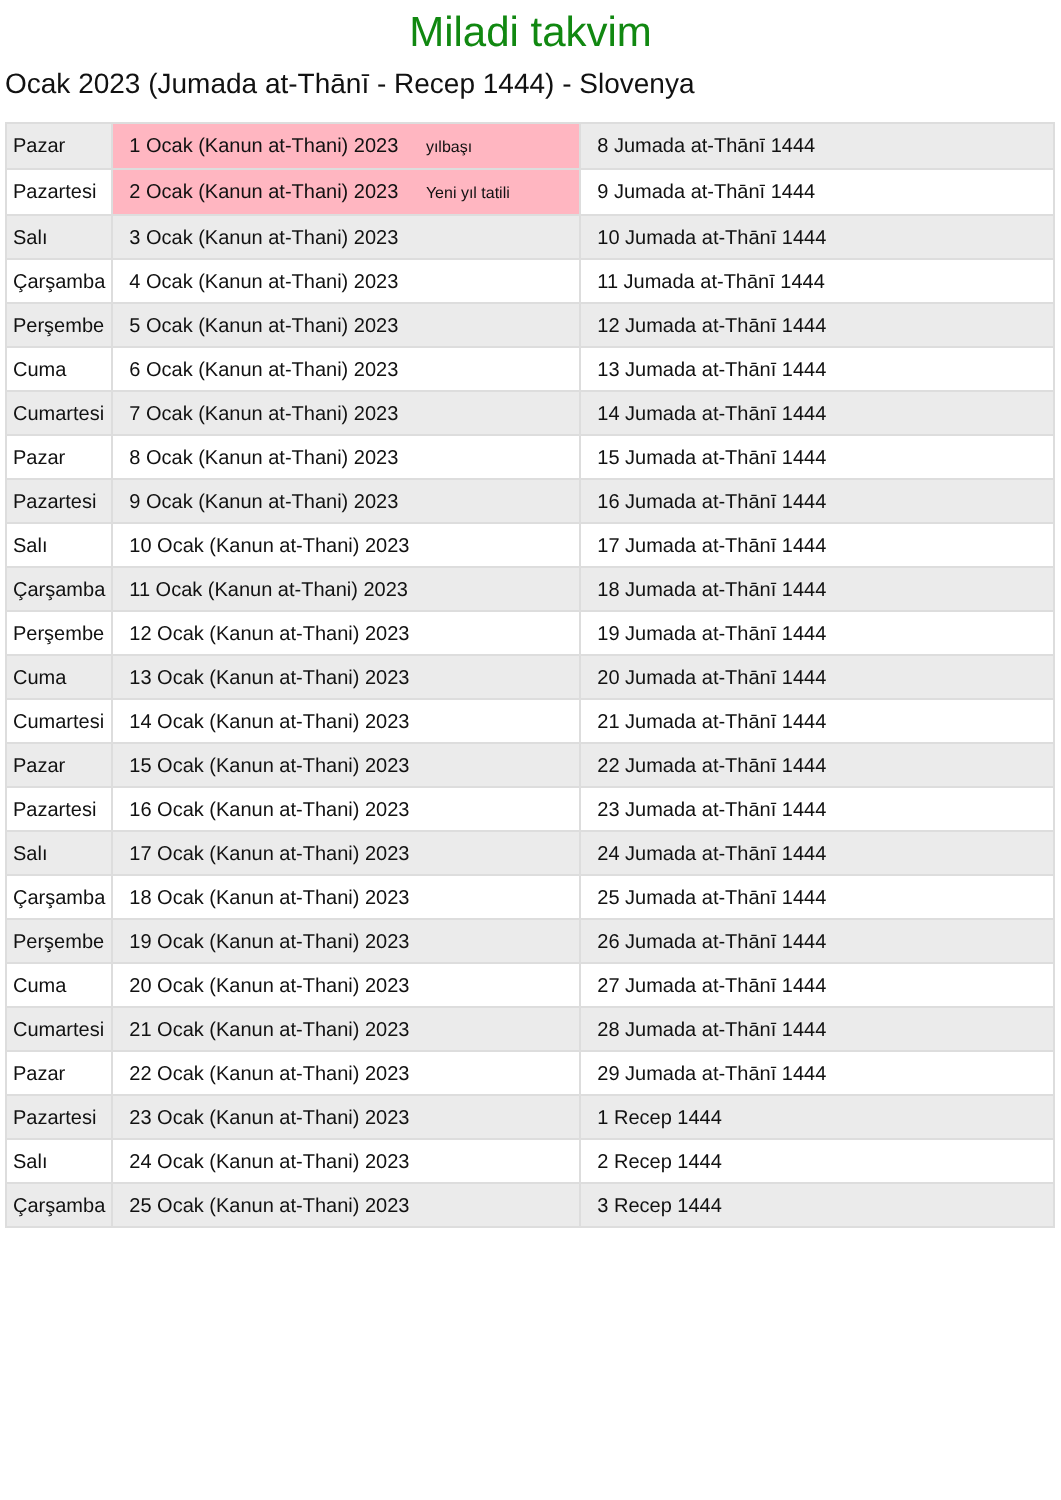Miladi takvim
Ocak 2023 (Jumada at-Thānī - Recep 1444) - Slovenya
| Pazar | 1 Ocak (Kanun at-Thani) 2023 yılbaşı | 8 Jumada at-Thānī 1444 |
| Pazartesi | 2 Ocak (Kanun at-Thani) 2023 Yeni yıl tatili | 9 Jumada at-Thānī 1444 |
| Salı | 3 Ocak (Kanun at-Thani) 2023 | 10 Jumada at-Thānī 1444 |
| Çarşamba | 4 Ocak (Kanun at-Thani) 2023 | 11 Jumada at-Thānī 1444 |
| Perşembe | 5 Ocak (Kanun at-Thani) 2023 | 12 Jumada at-Thānī 1444 |
| Cuma | 6 Ocak (Kanun at-Thani) 2023 | 13 Jumada at-Thānī 1444 |
| Cumartesi | 7 Ocak (Kanun at-Thani) 2023 | 14 Jumada at-Thānī 1444 |
| Pazar | 8 Ocak (Kanun at-Thani) 2023 | 15 Jumada at-Thānī 1444 |
| Pazartesi | 9 Ocak (Kanun at-Thani) 2023 | 16 Jumada at-Thānī 1444 |
| Salı | 10 Ocak (Kanun at-Thani) 2023 | 17 Jumada at-Thānī 1444 |
| Çarşamba | 11 Ocak (Kanun at-Thani) 2023 | 18 Jumada at-Thānī 1444 |
| Perşembe | 12 Ocak (Kanun at-Thani) 2023 | 19 Jumada at-Thānī 1444 |
| Cuma | 13 Ocak (Kanun at-Thani) 2023 | 20 Jumada at-Thānī 1444 |
| Cumartesi | 14 Ocak (Kanun at-Thani) 2023 | 21 Jumada at-Thānī 1444 |
| Pazar | 15 Ocak (Kanun at-Thani) 2023 | 22 Jumada at-Thānī 1444 |
| Pazartesi | 16 Ocak (Kanun at-Thani) 2023 | 23 Jumada at-Thānī 1444 |
| Salı | 17 Ocak (Kanun at-Thani) 2023 | 24 Jumada at-Thānī 1444 |
| Çarşamba | 18 Ocak (Kanun at-Thani) 2023 | 25 Jumada at-Thānī 1444 |
| Perşembe | 19 Ocak (Kanun at-Thani) 2023 | 26 Jumada at-Thānī 1444 |
| Cuma | 20 Ocak (Kanun at-Thani) 2023 | 27 Jumada at-Thānī 1444 |
| Cumartesi | 21 Ocak (Kanun at-Thani) 2023 | 28 Jumada at-Thānī 1444 |
| Pazar | 22 Ocak (Kanun at-Thani) 2023 | 29 Jumada at-Thānī 1444 |
| Pazartesi | 23 Ocak (Kanun at-Thani) 2023 | 1 Recep 1444 |
| Salı | 24 Ocak (Kanun at-Thani) 2023 | 2 Recep 1444 |
| Çarşamba | 25 Ocak (Kanun at-Thani) 2023 | 3 Recep 1444 |